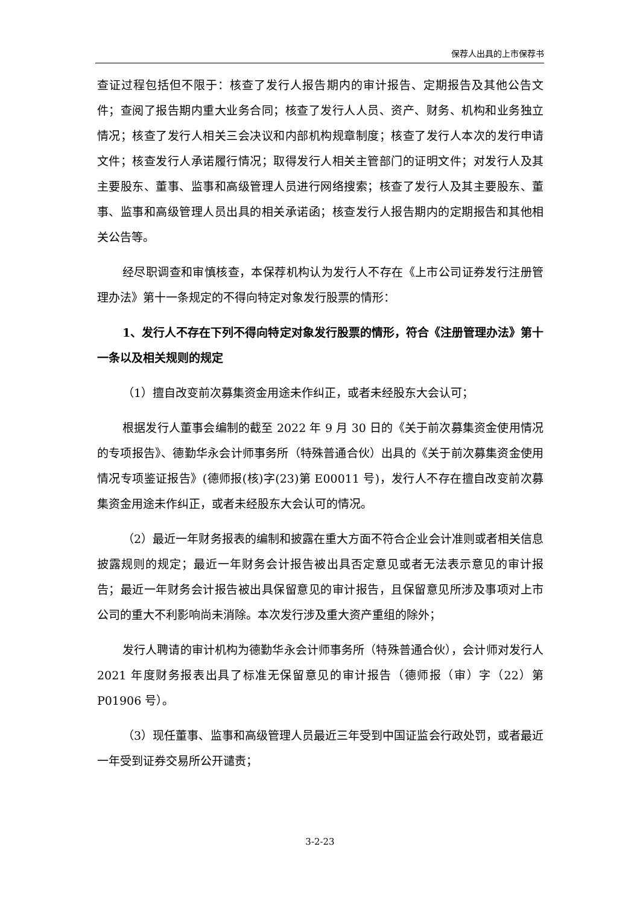保荐人出具的上市保荐书
查证过程包括但不限于：核查了发行人报告期内的审计报告、定期报告及其他公告文件；查阅了报告期内重大业务合同；核查了发行人人员、资产、财务、机构和业务独立情况；核查了发行人相关三会决议和内部机构规章制度；核查了发行人本次的发行申请文件；核查发行人承诺履行情况；取得发行人相关主管部门的证明文件；对发行人及其主要股东、董事、监事和高级管理人员进行网络搜索；核查了发行人及其主要股东、董事、监事和高级管理人员出具的相关承诺函；核查发行人报告期内的定期报告和其他相关公告等。
经尽职调查和审慎核查，本保荐机构认为发行人不存在《上市公司证券发行注册管理办法》第十一条规定的不得向特定对象发行股票的情形：
1、发行人不存在下列不得向特定对象发行股票的情形，符合《注册管理办法》第十一条以及相关规则的规定
（1）擅自改变前次募集资金用途未作纠正，或者未经股东大会认可；
根据发行人董事会编制的截至 2022 年 9 月 30 日的《关于前次募集资金使用情况的专项报告》、德勤华永会计师事务所（特殊普通合伙）出具的《关于前次募集资金使用情况专项鉴证报告》(德师报(核)字(23)第 E00011 号)，发行人不存在擅自改变前次募集资金用途未作纠正，或者未经股东大会认可的情况。
（2）最近一年财务报表的编制和披露在重大方面不符合企业会计准则或者相关信息披露规则的规定；最近一年财务会计报告被出具否定意见或者无法表示意见的审计报告；最近一年财务会计报告被出具保留意见的审计报告，且保留意见所涉及事项对上市公司的重大不利影响尚未消除。本次发行涉及重大资产重组的除外；
发行人聘请的审计机构为德勤华永会计师事务所（特殊普通合伙），会计师对发行人 2021 年度财务报表出具了标准无保留意见的审计报告（德师报（审）字（22）第 P01906 号）。
（3）现任董事、监事和高级管理人员最近三年受到中国证监会行政处罚，或者最近一年受到证券交易所公开谴责；
3-2-23